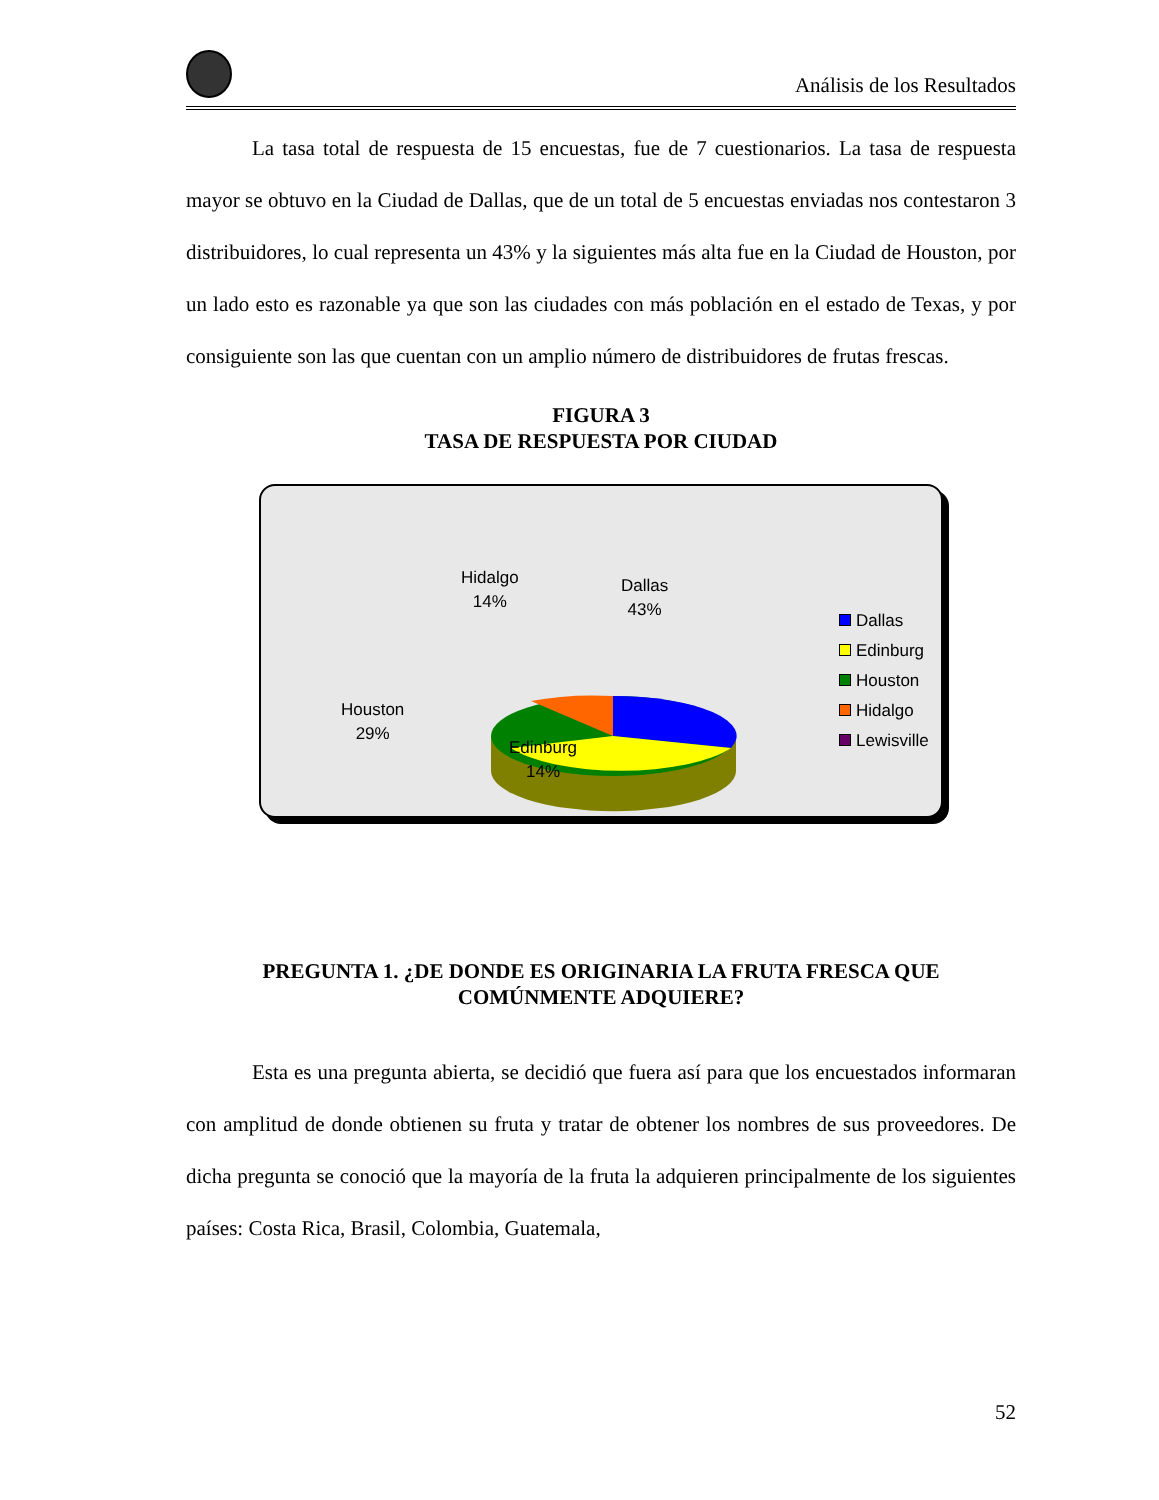Análisis de los Resultados
La tasa total de respuesta de 15 encuestas, fue de 7 cuestionarios. La tasa de respuesta mayor se obtuvo en la Ciudad de Dallas, que de un total de 5 encuestas enviadas nos contestaron 3 distribuidores, lo cual representa un 43% y la siguientes más alta fue en la Ciudad de Houston, por un lado esto es razonable ya que son las ciudades con más población en el estado de Texas, y por consiguiente son las que cuentan con un amplio número de distribuidores de frutas frescas.
FIGURA 3
TASA DE RESPUESTA POR CIUDAD
Hidalgo
14%
Dallas
43%
Houston
29%
Edinburg
14%
Dallas
Edinburg
Houston
Hidalgo
Lewisville
PREGUNTA 1. ¿DE DONDE ES ORIGINARIA LA FRUTA FRESCA QUE COMÚNMENTE ADQUIERE?
Esta es una pregunta abierta, se decidió que fuera así para que los encuestados informaran con amplitud de donde obtienen su fruta y tratar de obtener los nombres de sus proveedores. De dicha pregunta se conoció que la mayoría de la fruta la adquieren principalmente de los siguientes países: Costa Rica, Brasil, Colombia, Guatemala,
52